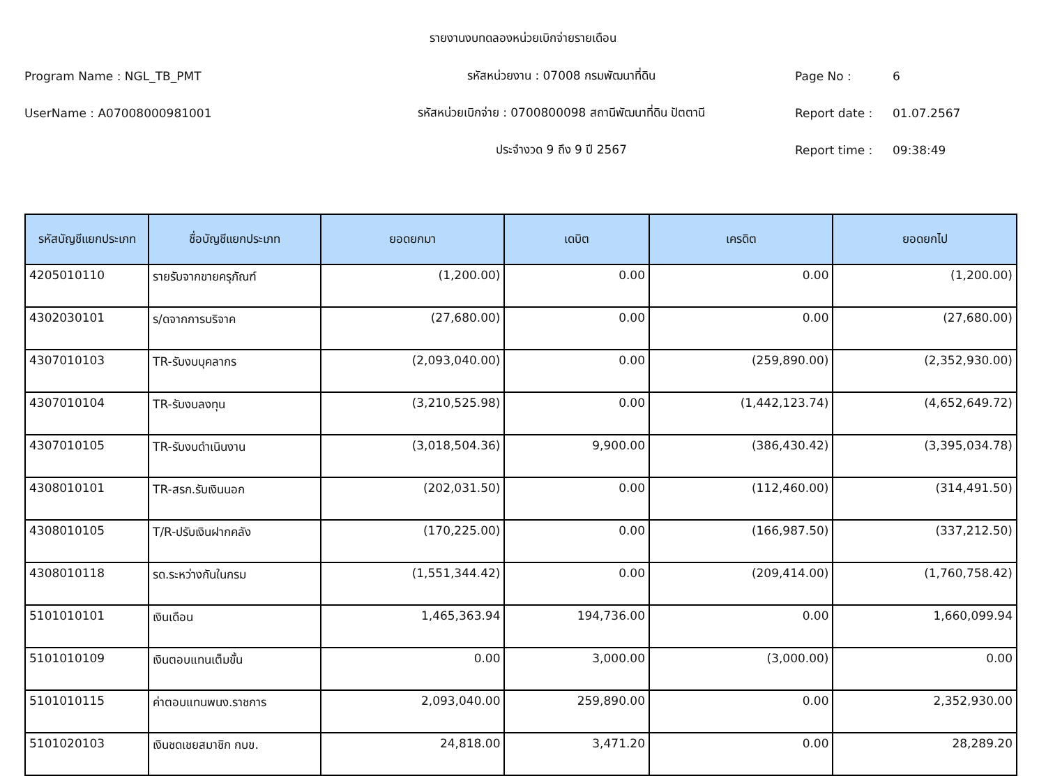รายงานงบทดลองหน่วยเบิกจ่ายรายเดือน
Program Name : NGL_TB_PMT รหัสหน่วยงาน : 07008 กรมพัฒนาที่ดิน Page No : 6
UserName : A07008000981001
รหัสหน่วยเบิกจ่าย : 0700800098 สถานีพัฒนาที่ดิน ปัตตานี
Report date : 01.07.2567
ประจำงวด 9 ถึง 9 ปี 2567 Report time : 09:38:49
| รหัสบัญชีแยกประเภท | ชื่อบัญชีแยกประเภท | ยอดยกมา | เดบิต | เครดิต | ยอดยกไป |
| --- | --- | --- | --- | --- | --- |
| 4205010110 | รายรับจากขายครุภัณฑ์ | (1,200.00) | 0.00 | 0.00 | (1,200.00) |
| 4302030101 | ร/ดจากการบริจาค | (27,680.00) | 0.00 | 0.00 | (27,680.00) |
| 4307010103 | TR-รับงบบุคลากร | (2,093,040.00) | 0.00 | (259,890.00) | (2,352,930.00) |
| 4307010104 | TR-รับงบลงทุน | (3,210,525.98) | 0.00 | (1,442,123.74) | (4,652,649.72) |
| 4307010105 | TR-รับงบดำเนินงาน | (3,018,504.36) | 9,900.00 | (386,430.42) | (3,395,034.78) |
| 4308010101 | TR-สรก.รับเงินนอก | (202,031.50) | 0.00 | (112,460.00) | (314,491.50) |
| 4308010105 | T/R-ปรับเงินฝากคลัง | (170,225.00) | 0.00 | (166,987.50) | (337,212.50) |
| 4308010118 | รด.ระหว่างกันในกรม | (1,551,344.42) | 0.00 | (209,414.00) | (1,760,758.42) |
| 5101010101 | เงินเดือน | 1,465,363.94 | 194,736.00 | 0.00 | 1,660,099.94 |
| 5101010109 | เงินตอบแทนเต็มขั้น | 0.00 | 3,000.00 | (3,000.00) | 0.00 |
| 5101010115 | ค่าตอบแทนพนง.ราชการ | 2,093,040.00 | 259,890.00 | 0.00 | 2,352,930.00 |
| 5101020103 | เงินชดเชยสมาชิก กบข. | 24,818.00 | 3,471.20 | 0.00 | 28,289.20 |